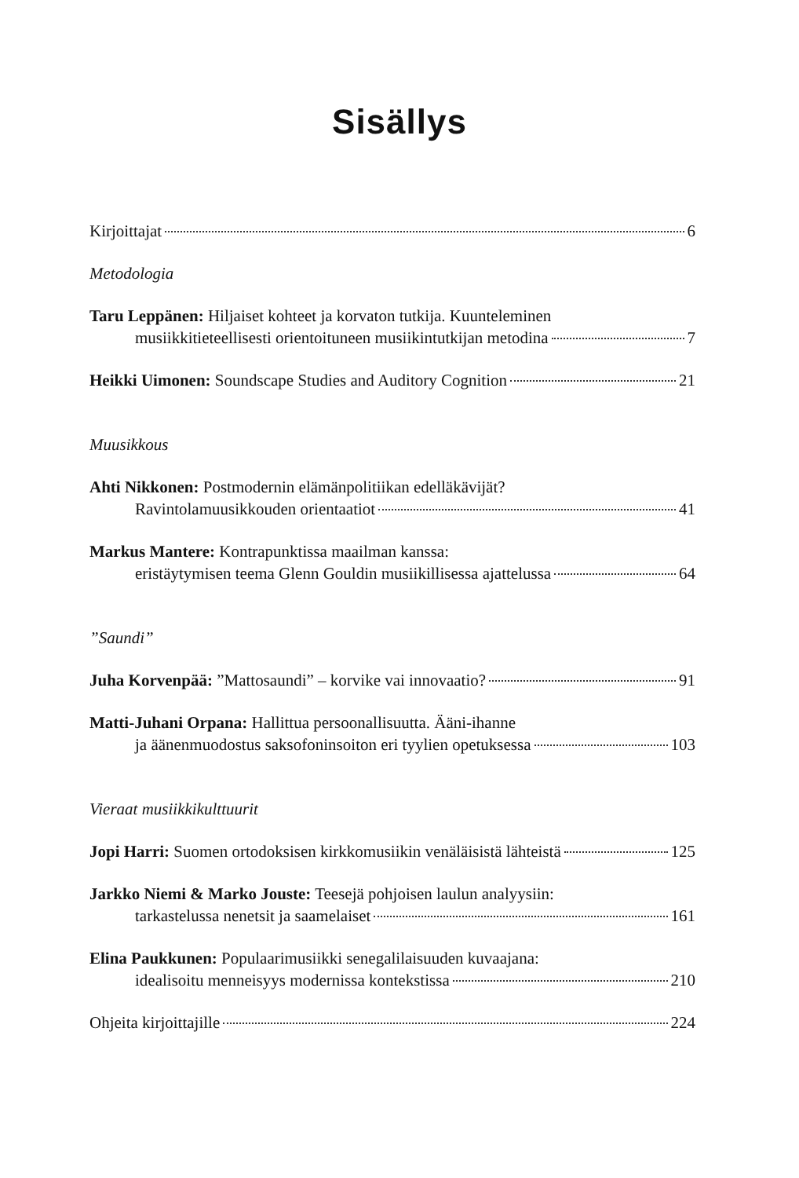Sisällys
Kirjoittajat 6
Metodologia
Taru Leppänen: Hiljaiset kohteet ja korvaton tutkija. Kuunteleminen
musiikkitieteellisesti orientoituneen musiikintutkijan metodina 7
Heikki Uimonen: Soundscape Studies and Auditory Cognition 21
Muusikkous
Ahti Nikkonen: Postmodernin elämänpolitiikan edelläkävijät?
Ravintolamuusikkouden orientaatiot 41
Markus Mantere: Kontrapunktissa maailman kanssa:
eristäytymisen teema Glenn Gouldin musiikillisessa ajattelussa 64
”Saundi”
Juha Korvenpää: ”Mattosaundi” – korvike vai innovaatio? 91
Matti-Juhani Orpana: Hallittua persoonallisuutta. Ääni-ihanne
ja äänenmuodostus saksofoninsoiton eri tyylien opetuksessa 103
Vieraat musiikkikulttuurit
Jopi Harri: Suomen ortodoksisen kirkkomusiikin venäläisistä lähteistä 125
Jarkko Niemi & Marko Jouste: Teesejä pohjoisen laulun analyysiin:
tarkastelussa nenetsit ja saamelaiset 161
Elina Paukkunen: Populaarimusiikki senegalilaisuuden kuvaajana:
idealisoitu menneisyys modernissa kontekstissa 210
Ohjeita kirjoittajille 224